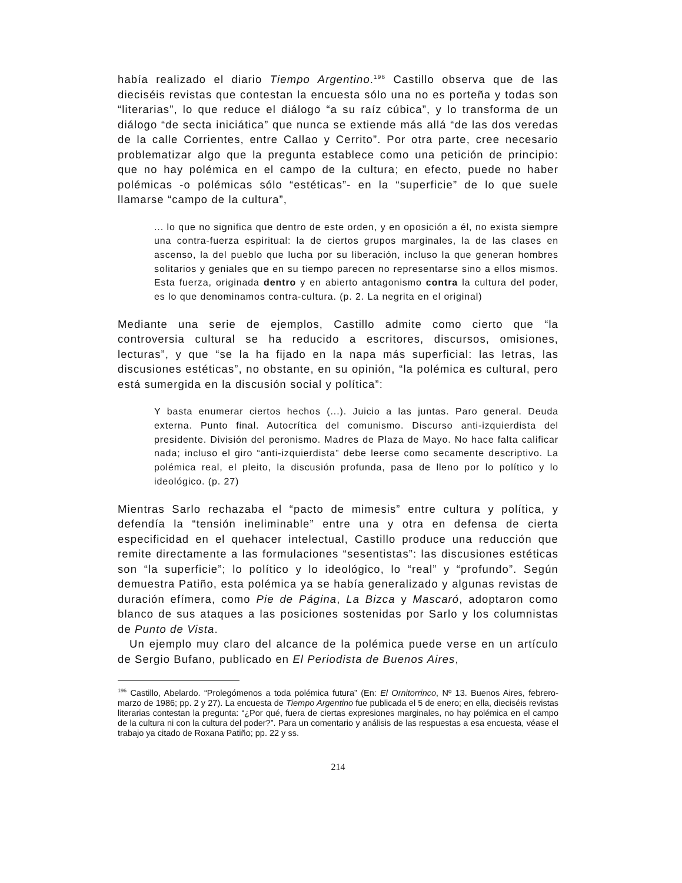había realizado el diario Tiempo Argentino.<sup>196</sup> Castillo observa que de las dieciséis revistas que contestan la encuesta sólo una no es porteña y todas son “literarias”, lo que reduce el diálogo “a su raíz cúbica”, y lo transforma de un diálogo “de secta iniciática” que nunca se extiende más allá “de las dos veredas de la calle Corrientes, entre Callao y Cerrito”. Por otra parte, cree necesario problematizar algo que la pregunta establece como una petición de principio: que no hay polémica en el campo de la cultura; en efecto, puede no haber polémicas -o polémicas sólo “estéticas”- en la “superficie” de lo que suele llamarse “campo de la cultura”,
... lo que no significa que dentro de este orden, y en oposición a él, no exista siempre una contra-fuerza espiritual: la de ciertos grupos marginales, la de las clases en ascenso, la del pueblo que lucha por su liberación, incluso la que generan hombres solitarios y geniales que en su tiempo parecen no representarse sino a ellos mismos. Esta fuerza, originada dentro y en abierto antagonismo contra la cultura del poder, es lo que denominamos contra-cultura. (p. 2. La negrita en el original)
Mediante una serie de ejemplos, Castillo admite como cierto que “la controversia cultural se ha reducido a escritores, discursos, omisiones, lecturas”, y que “se la ha fijado en la napa más superficial: las letras, las discusiones estéticas”, no obstante, en su opinión, “la polémica es cultural, pero está sumergida en la discusión social y política”:
Y basta enumerar ciertos hechos (...). Juicio a las juntas. Paro general. Deuda externa. Punto final. Autocrítica del comunismo. Discurso anti-izquierdista del presidente. División del peronismo. Madres de Plaza de Mayo. No hace falta calificar nada; incluso el giro “anti-izquierdista” debe leerse como secamente descriptivo. La polémica real, el pleito, la discusión profunda, pasa de lleno por lo político y lo ideológico. (p. 27)
Mientras Sarlo rechazaba el “pacto de mimesis” entre cultura y política, y defendía la “tensión ineliminable” entre una y otra en defensa de cierta especificidad en el quehacer intelectual, Castillo produce una reducción que remite directamente a las formulaciones “sesentistas”: las discusiones estéticas son “la superficie”; lo político y lo ideológico, lo “real” y “profundo”. Según demuestra Patiño, esta polémica ya se había generalizado y algunas revistas de duración efímera, como Pie de Página, La Bizca y Mascaró, adoptaron como blanco de sus ataques a las posiciones sostenidas por Sarlo y los columnistas de Punto de Vista.
Un ejemplo muy claro del alcance de la polémica puede verse en un artículo de Sergio Bufano, publicado en El Periodista de Buenos Aires,
<sup>196</sup> Castillo, Abelardo. “Prolegómenos a toda polémica futura” (En: El Ornitorrinco, Nº 13. Buenos Aires, febrero- marzo de 1986; pp. 2 y 27). La encuesta de Tiempo Argentino fue publicada el 5 de enero; en ella, dieciséis revistas literarias contestan la pregunta: “¿Por qué, fuera de ciertas expresiones marginales, no hay polémica en el campo de la cultura ni con la cultura del poder?”. Para un comentario y análisis de las respuestas a esa encuesta, véase el trabajo ya citado de Roxana Patiño; pp. 22 y ss.
214